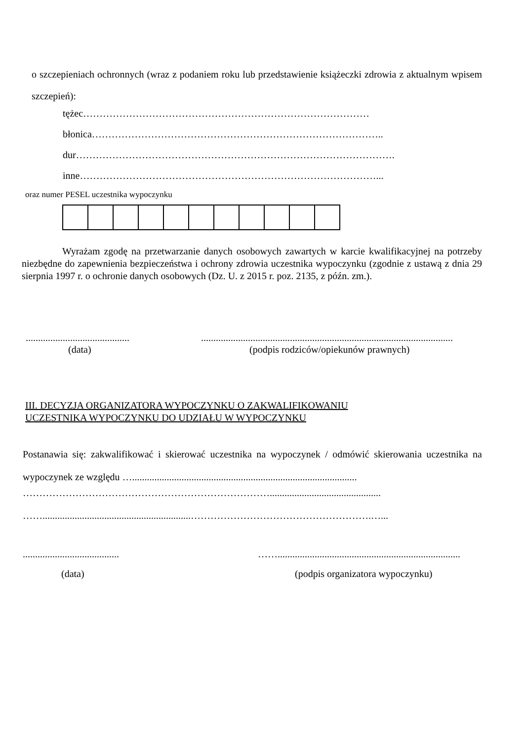o szczepieniach ochronnych (wraz z podaniem roku lub przedstawienie książeczki zdrowia z aktualnym wpisem szczepień):
tężec……………………………………………………………………………
błonica……………………………………………………………………………..
dur…………………………………………………………………………………….
inne………………………………………………………………………………...
oraz numer PESEL uczestnika wypoczynku
Wyrażam zgodę na przetwarzanie danych osobowych zawartych w karcie kwalifikacyjnej na potrzeby niezbędne do zapewnienia bezpieczeństwa i ochrony zdrowia uczestnika wypoczynku (zgodnie z ustawą z dnia 29 sierpnia 1997 r. o ochronie danych osobowych (Dz. U. z 2015 r. poz. 2135, z późn. zm.).
.......................................... ......................................................................................................
(data) (podpis rodziców/opiekunów prawnych)
III. DECYZJA ORGANIZATORA WYPOCZYNKU O ZAKWALIFIKOWANIU
UCZESTNIKA WYPOCZYNKU DO UDZIAŁU W WYPOCZYNKU
Postanawia się: zakwalifikować i skierować uczestnika na wypoczynek / odmówić skierowania uczestnika na wypoczynek ze względu …...........................................................................................
………………………………………………………………….............................................
……............................................................……………………………………………….…...
....................................... ……..........................................................................
(data) (podpis organizatora wypoczynku)